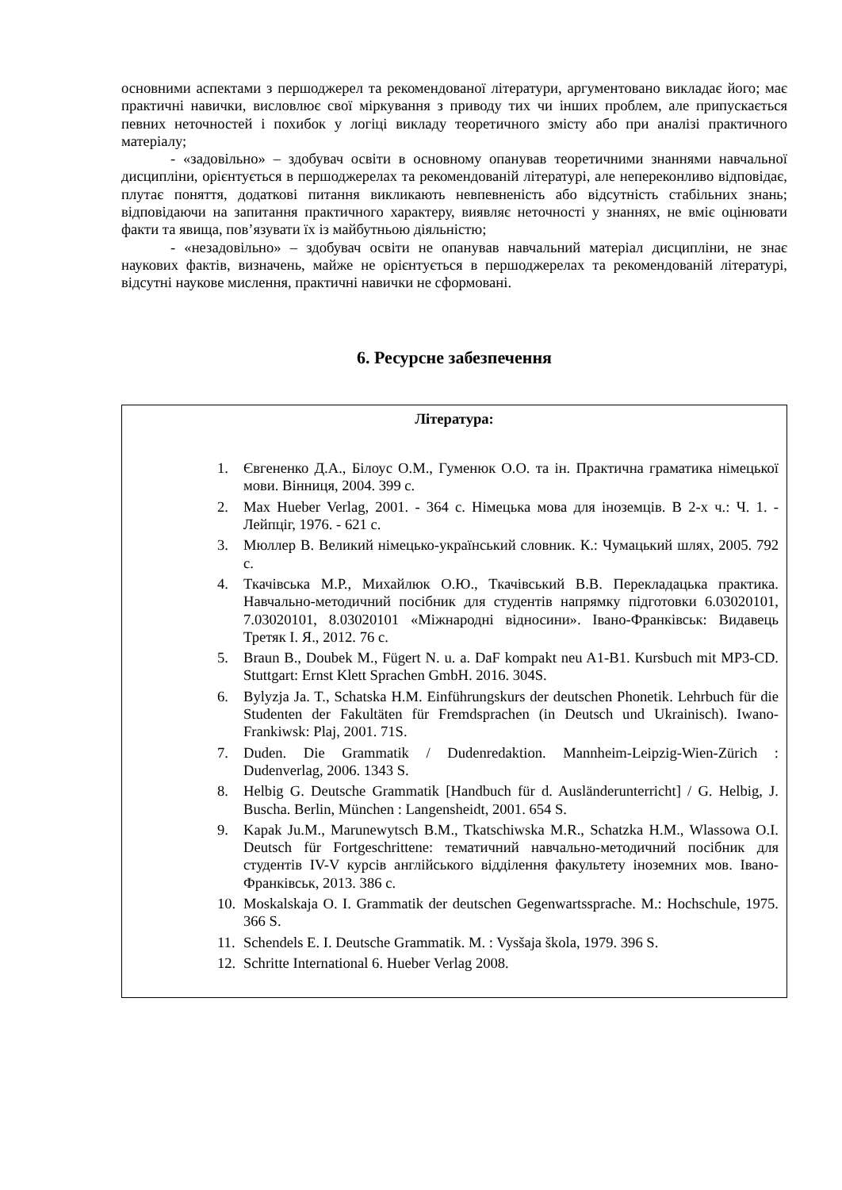основними аспектами з першоджерел та рекомендованої літератури, аргументовано викладає його; має практичні навички, висловлює свої міркування з приводу тих чи інших проблем, але припускається певних неточностей і похибок у логіці викладу теоретичного змісту або при аналізі практичного матеріалу;
- «задовільно» – здобувач освіти в основному опанував теоретичними знаннями навчальної дисципліни, орієнтується в першоджерелах та рекомендованій літературі, але непереконливо відповідає, плутає поняття, додаткові питання викликають невпевненість або відсутність стабільних знань; відповідаючи на запитання практичного характеру, виявляє неточності у знаннях, не вміє оцінювати факти та явища, пов’язувати їх із майбутньою діяльністю;
- «незадовільно» – здобувач освіти не опанував навчальний матеріал дисципліни, не знає наукових фактів, визначень, майже не орієнтується в першоджерелах та рекомендованій літературі, відсутні наукове мислення, практичні навички не сформовані.
6. Ресурсне забезпечення
| Література: 1. Євгененко Д.А., Білоус О.М., Гуменюк О.О. та ін. Практична граматика німецької мови. Вінниця, 2004. 399 с. 2. Max Hueber Verlag, 2001. - 364 c. Німецька мова для іноземців. В 2-х ч.: Ч. 1. - Лейпціг, 1976. - 621 с. 3. Мюллер В. Великий німецько-український словник. К.: Чумацький шлях, 2005. 792 с. 4. Ткачівська М.Р., Михайлюк О.Ю., Ткачівський В.В. Перекладацька практика. Навчально-методичний посібник для студентів напрямку підготовки 6.03020101, 7.03020101, 8.03020101 «Міжнародні відносини». Івано-Франківськ: Видавець Третяк І. Я., 2012. 76 с. 5. Braun B., Doubek M., Fügert N. u. a. DaF kompakt neu A1-B1. Kursbuch mit MP3-CD. Stuttgart: Ernst Klett Sprachen GmbH. 2016. 304S. 6. Bylyzja Ja. T., Schatska H.M. Einführungskurs der deutschen Phonetik. Lehrbuch für die Studenten der Fakultäten für Fremdsprachen (in Deutsch und Ukrainisch). Iwano-Frankiwsk: Plaj, 2001. 71S. 7. Duden. Die Grammatik / Dudenredaktion. Mannheim-Leipzig-Wien-Zürich : Dudenverlag, 2006. 1343 S. 8. Helbig G. Deutsche Grammatik [Handbuch für d. Ausländerunterricht] / G. Helbig, J. Buscha. Berlin, München : Langensheidt, 2001. 654 S. 9. Kapak Ju.M., Marunewytsch B.M., Tkatschiwska M.R., Schatzka H.M., Wlassowa O.I. Deutsch für Fortgeschrittene: тематичний навчально-методичний посібник для студентів IV-V курсів англійського відділення факультету іноземних мов. Івано-Франківськ, 2013. 386 с. 10. Moskalskaja O. I. Grammatik der deutschen Gegenwartssprache. M.: Hochschule, 1975. 366 S. 11. Schendels E. I. Deutsche Grammatik. M. : Vysšaja škola, 1979. 396 S. 12. Schritte International 6. Hueber Verlag 2008. |